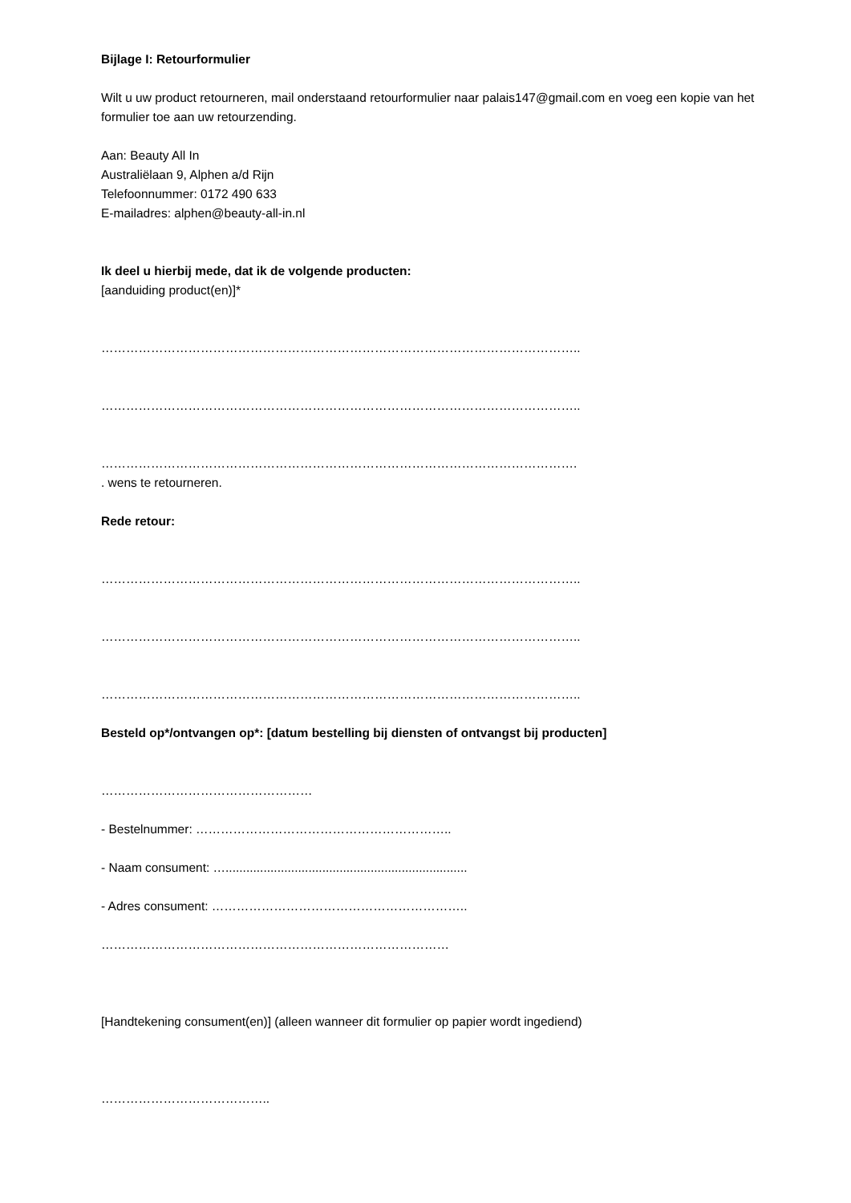Bijlage I: Retourformulier
Wilt u uw product retourneren, mail onderstaand retourformulier naar palais147@gmail.com en voeg een kopie van het formulier toe aan uw retourzending.
Aan: Beauty All In
Australiëlaan 9, Alphen a/d Rijn
Telefoonnummer: 0172 490 633
E-mailadres: alphen@beauty-all-in.nl
Ik deel u hierbij mede, dat ik de volgende producten:
[aanduiding product(en)]*
……………………………………………………………………………………………………..
……………………………………………………………………………………………………..
…………………………………………………………………………………………………….
. wens te retourneren.
Rede retour:
……………………………………………………………………………………………………..
……………………………………………………………………………………………………..
……………………………………………………………………………………………………..
Besteld op*/ontvangen op*: [datum bestelling bij diensten of ontvangst bij producten]
……………………………………………
- Bestelnummer: ……………………………………………………..
- Naam consument: …......................................................................
- Adres consument: ……………………………………………………..
…………………………………………………………………………
[Handtekening consument(en)] (alleen wanneer dit formulier op papier wordt ingediend)
…………………………………..